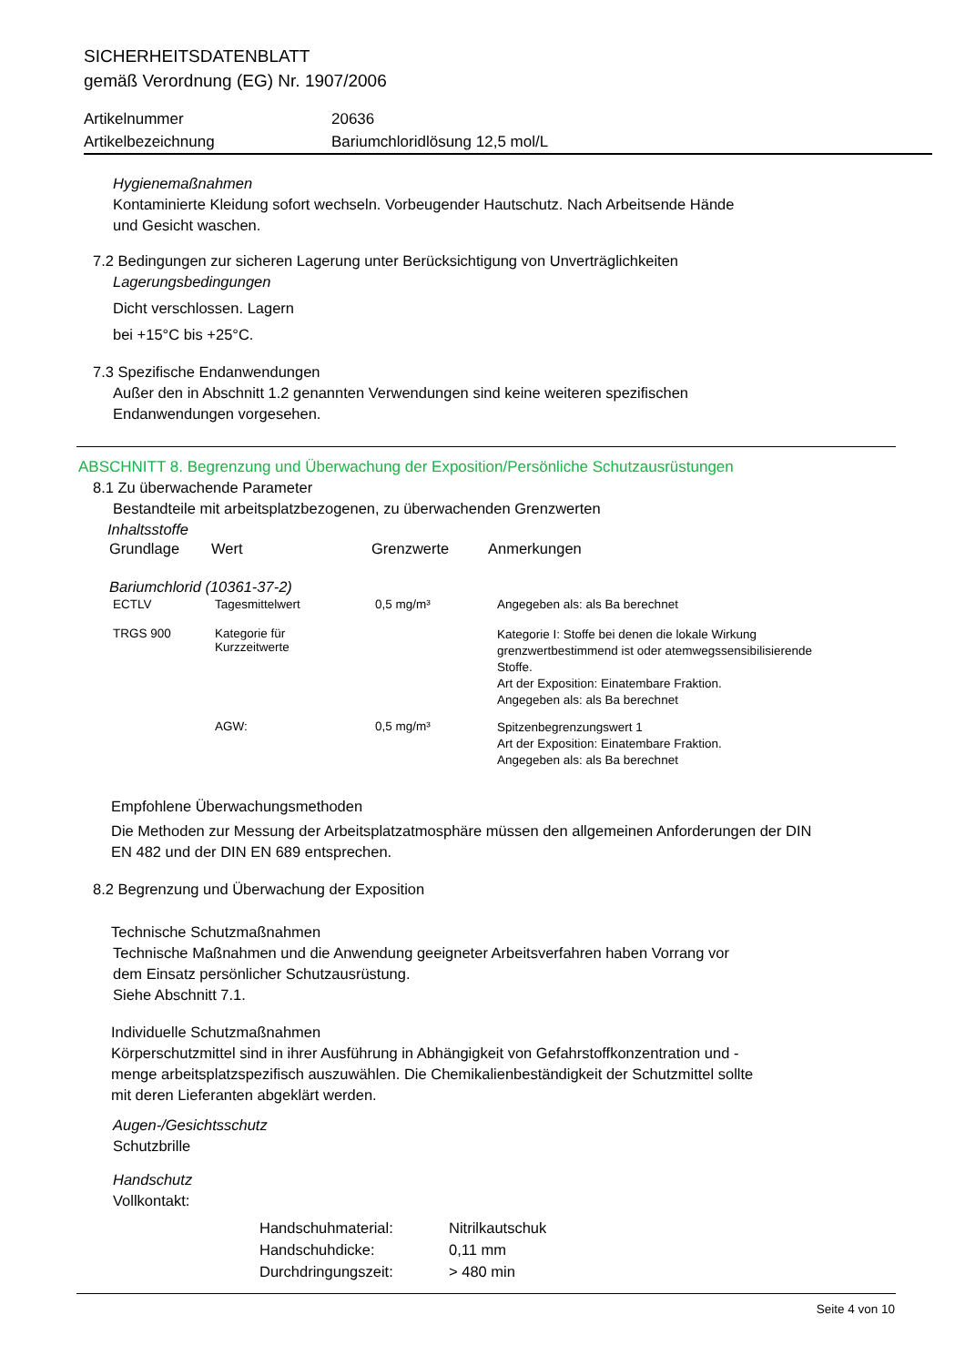SICHERHEITSDATENBLATT
gemäß Verordnung (EG) Nr. 1907/2006
| Artikelnummer | 20636 |
| Artikelbezeichnung | Bariumchloridlösung 12,5 mol/L |
Hygienemaßnahmen
Kontaminierte Kleidung sofort wechseln. Vorbeugender Hautschutz. Nach Arbeitsende Hände
und Gesicht waschen.
7.2 Bedingungen zur sicheren Lagerung unter Berücksichtigung von Unverträglichkeiten
Lagerungsbedingungen
Dicht verschlossen. Lagern
bei +15°C bis +25°C.
7.3 Spezifische Endanwendungen
Außer den in Abschnitt 1.2 genannten Verwendungen sind keine weiteren spezifischen
Endanwendungen vorgesehen.
ABSCHNITT 8. Begrenzung und Überwachung der Exposition/Persönliche Schutzausrüstungen
8.1 Zu überwachende Parameter
Bestandteile mit arbeitsplatzbezogenen, zu überwachenden Grenzwerten
Inhaltsstoffe
| Grundlage | Wert | Grenzwerte | Anmerkungen |
| --- | --- | --- | --- |
| Bariumchlorid (10361-37-2) | | | |
| ECTLV | Tagesmittelwert | 0,5 mg/m³ | Angegeben als: als Ba berechnet |
| TRGS 900 | Kategorie für Kurzzeitwerte | | Kategorie I: Stoffe bei denen die lokale Wirkung grenzwertbestimmend ist oder atemwegssensibilisierende Stoffe. Art der Exposition: Einatembare Fraktion. Angegeben als: als Ba berechnet |
| | AGW: | 0,5 mg/m³ | Spitzenbegrenzungswert 1 Art der Exposition: Einatembare Fraktion. Angegeben als: als Ba berechnet |
Empfohlene Überwachungsmethoden
Die Methoden zur Messung der Arbeitsplatzatmosphäre müssen den allgemeinen Anforderungen der DIN
EN 482 und der DIN EN 689 entsprechen.
8.2 Begrenzung und Überwachung der Exposition
Technische Schutzmaßnahmen
Technische Maßnahmen und die Anwendung geeigneter Arbeitsverfahren haben Vorrang vor
dem Einsatz persönlicher Schutzausrüstung.
Siehe Abschnitt 7.1.
Individuelle Schutzmaßnahmen
Körperschutzmittel sind in ihrer Ausführung in Abhängigkeit von Gefahrstoffkonzentration und -
menge arbeitsplatzspezifisch auszuwählen. Die Chemikalienbeständigkeit der Schutzmittel sollte
mit deren Lieferanten abgeklärt werden.
Augen-/Gesichtsschutz
Schutzbrille
Handschutz
Vollkontakt:
| Handschuhmaterial: | Nitrilkautschuk |
| Handschuhdicke: | 0,11 mm |
| Durchdringungszeit: | > 480 min |
Seite 4 von 10